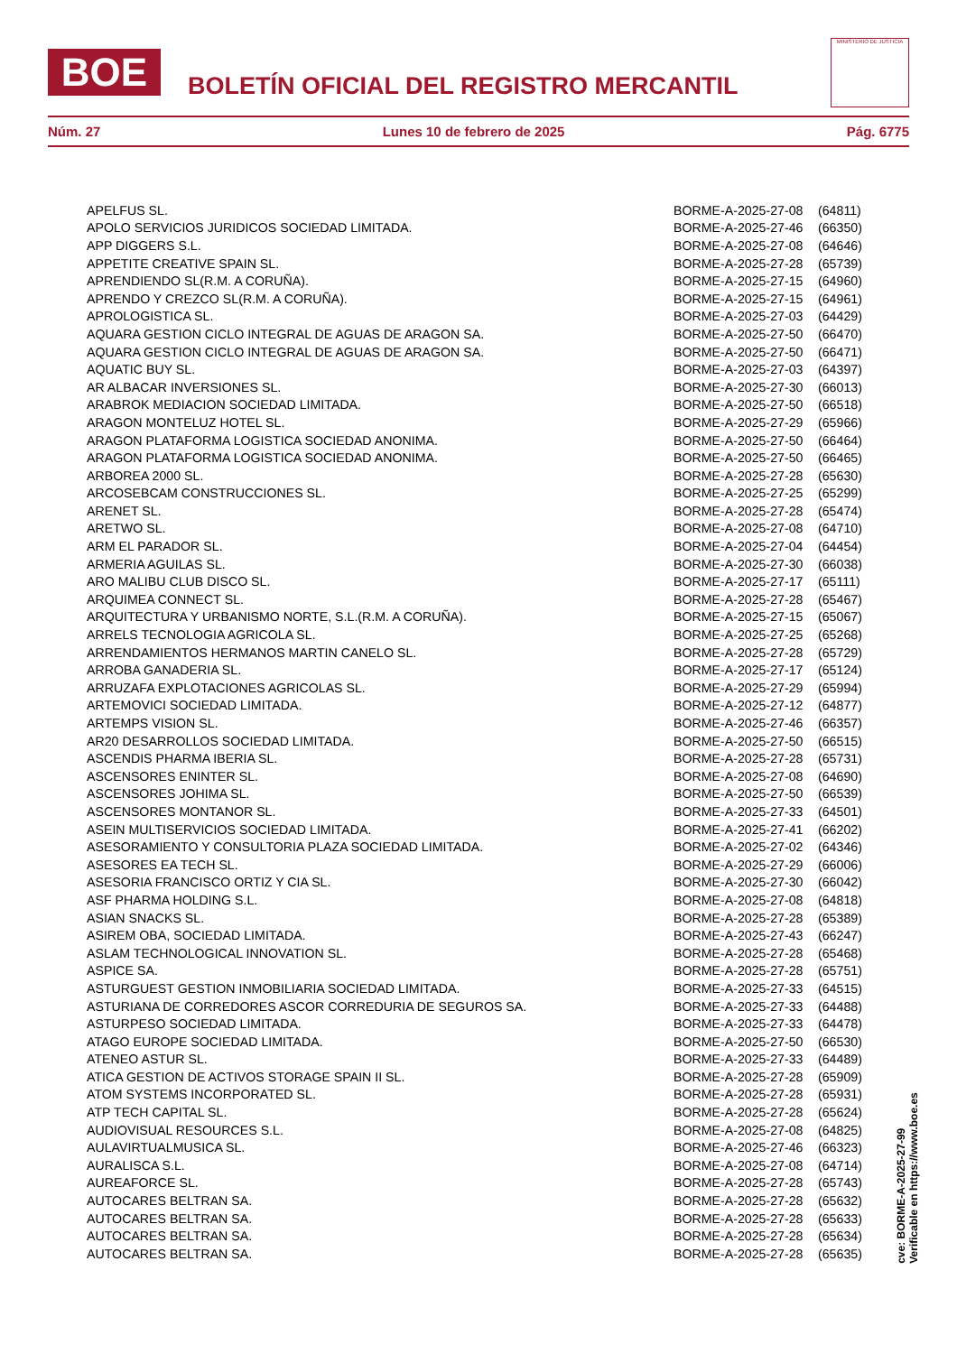BOE
BOLETÍN OFICIAL DEL REGISTRO MERCANTIL
MINISTERIO DE JUSTICIA
Núm. 27 Lunes 10 de febrero de 2025 Pág. 6775
| APELFUS SL. | BORME-A-2025-27-08 | (64811) |
| APOLO SERVICIOS JURIDICOS SOCIEDAD LIMITADA. | BORME-A-2025-27-46 | (66350) |
| APP DIGGERS S.L. | BORME-A-2025-27-08 | (64646) |
| APPETITE CREATIVE SPAIN SL. | BORME-A-2025-27-28 | (65739) |
| APRENDIENDO SL(R.M. A CORUÑA). | BORME-A-2025-27-15 | (64960) |
| APRENDO Y CREZCO SL(R.M. A CORUÑA). | BORME-A-2025-27-15 | (64961) |
| APROLOGISTICA SL. | BORME-A-2025-27-03 | (64429) |
| AQUARA GESTION CICLO INTEGRAL DE AGUAS DE ARAGON SA. | BORME-A-2025-27-50 | (66470) |
| AQUARA GESTION CICLO INTEGRAL DE AGUAS DE ARAGON SA. | BORME-A-2025-27-50 | (66471) |
| AQUATIC BUY SL. | BORME-A-2025-27-03 | (64397) |
| AR ALBACAR INVERSIONES SL. | BORME-A-2025-27-30 | (66013) |
| ARABROK MEDIACION SOCIEDAD LIMITADA. | BORME-A-2025-27-50 | (66518) |
| ARAGON MONTELUZ HOTEL SL. | BORME-A-2025-27-29 | (65966) |
| ARAGON PLATAFORMA LOGISTICA SOCIEDAD ANONIMA. | BORME-A-2025-27-50 | (66464) |
| ARAGON PLATAFORMA LOGISTICA SOCIEDAD ANONIMA. | BORME-A-2025-27-50 | (66465) |
| ARBOREA 2000 SL. | BORME-A-2025-27-28 | (65630) |
| ARCOSEBCAM CONSTRUCCIONES SL. | BORME-A-2025-27-25 | (65299) |
| ARENET SL. | BORME-A-2025-27-28 | (65474) |
| ARETWO SL. | BORME-A-2025-27-08 | (64710) |
| ARM EL PARADOR SL. | BORME-A-2025-27-04 | (64454) |
| ARMERIA AGUILAS SL. | BORME-A-2025-27-30 | (66038) |
| ARO MALIBU CLUB DISCO SL. | BORME-A-2025-27-17 | (65111) |
| ARQUIMEA CONNECT SL. | BORME-A-2025-27-28 | (65467) |
| ARQUITECTURA Y URBANISMO NORTE, S.L.(R.M. A CORUÑA). | BORME-A-2025-27-15 | (65067) |
| ARRELS TECNOLOGIA AGRICOLA SL. | BORME-A-2025-27-25 | (65268) |
| ARRENDAMIENTOS HERMANOS MARTIN CANELO SL. | BORME-A-2025-27-28 | (65729) |
| ARROBA GANADERIA SL. | BORME-A-2025-27-17 | (65124) |
| ARRUZAFA EXPLOTACIONES AGRICOLAS SL. | BORME-A-2025-27-29 | (65994) |
| ARTEMOVICI SOCIEDAD LIMITADA. | BORME-A-2025-27-12 | (64877) |
| ARTEMPS VISION SL. | BORME-A-2025-27-46 | (66357) |
| AR20 DESARROLLOS SOCIEDAD LIMITADA. | BORME-A-2025-27-50 | (66515) |
| ASCENDIS PHARMA IBERIA SL. | BORME-A-2025-27-28 | (65731) |
| ASCENSORES ENINTER SL. | BORME-A-2025-27-08 | (64690) |
| ASCENSORES JOHIMA SL. | BORME-A-2025-27-50 | (66539) |
| ASCENSORES MONTANOR SL. | BORME-A-2025-27-33 | (64501) |
| ASEIN MULTISERVICIOS SOCIEDAD LIMITADA. | BORME-A-2025-27-41 | (66202) |
| ASESORAMIENTO Y CONSULTORIA PLAZA SOCIEDAD LIMITADA. | BORME-A-2025-27-02 | (64346) |
| ASESORES EA TECH SL. | BORME-A-2025-27-29 | (66006) |
| ASESORIA FRANCISCO ORTIZ Y CIA SL. | BORME-A-2025-27-30 | (66042) |
| ASF PHARMA HOLDING S.L. | BORME-A-2025-27-08 | (64818) |
| ASIAN SNACKS SL. | BORME-A-2025-27-28 | (65389) |
| ASIREM OBA, SOCIEDAD LIMITADA. | BORME-A-2025-27-43 | (66247) |
| ASLAM TECHNOLOGICAL INNOVATION SL. | BORME-A-2025-27-28 | (65468) |
| ASPICE SA. | BORME-A-2025-27-28 | (65751) |
| ASTURGUEST GESTION INMOBILIARIA SOCIEDAD LIMITADA. | BORME-A-2025-27-33 | (64515) |
| ASTURIANA DE CORREDORES ASCOR CORREDURIA DE SEGUROS SA. | BORME-A-2025-27-33 | (64488) |
| ASTURPESO SOCIEDAD LIMITADA. | BORME-A-2025-27-33 | (64478) |
| ATAGO EUROPE SOCIEDAD LIMITADA. | BORME-A-2025-27-50 | (66530) |
| ATENEO ASTUR SL. | BORME-A-2025-27-33 | (64489) |
| ATICA GESTION DE ACTIVOS STORAGE SPAIN II SL. | BORME-A-2025-27-28 | (65909) |
| ATOM SYSTEMS INCORPORATED SL. | BORME-A-2025-27-28 | (65931) |
| ATP TECH CAPITAL SL. | BORME-A-2025-27-28 | (65624) |
| AUDIOVISUAL RESOURCES S.L. | BORME-A-2025-27-08 | (64825) |
| AULAVIRTUALMUSICA SL. | BORME-A-2025-27-46 | (66323) |
| AURALISCA S.L. | BORME-A-2025-27-08 | (64714) |
| AUREAFORCE SL. | BORME-A-2025-27-28 | (65743) |
| AUTOCARES BELTRAN SA. | BORME-A-2025-27-28 | (65632) |
| AUTOCARES BELTRAN SA. | BORME-A-2025-27-28 | (65633) |
| AUTOCARES BELTRAN SA. | BORME-A-2025-27-28 | (65634) |
| AUTOCARES BELTRAN SA. | BORME-A-2025-27-28 | (65635) |
cve: BORME-A-2025-27-99
Verificable en https://www.boe.es